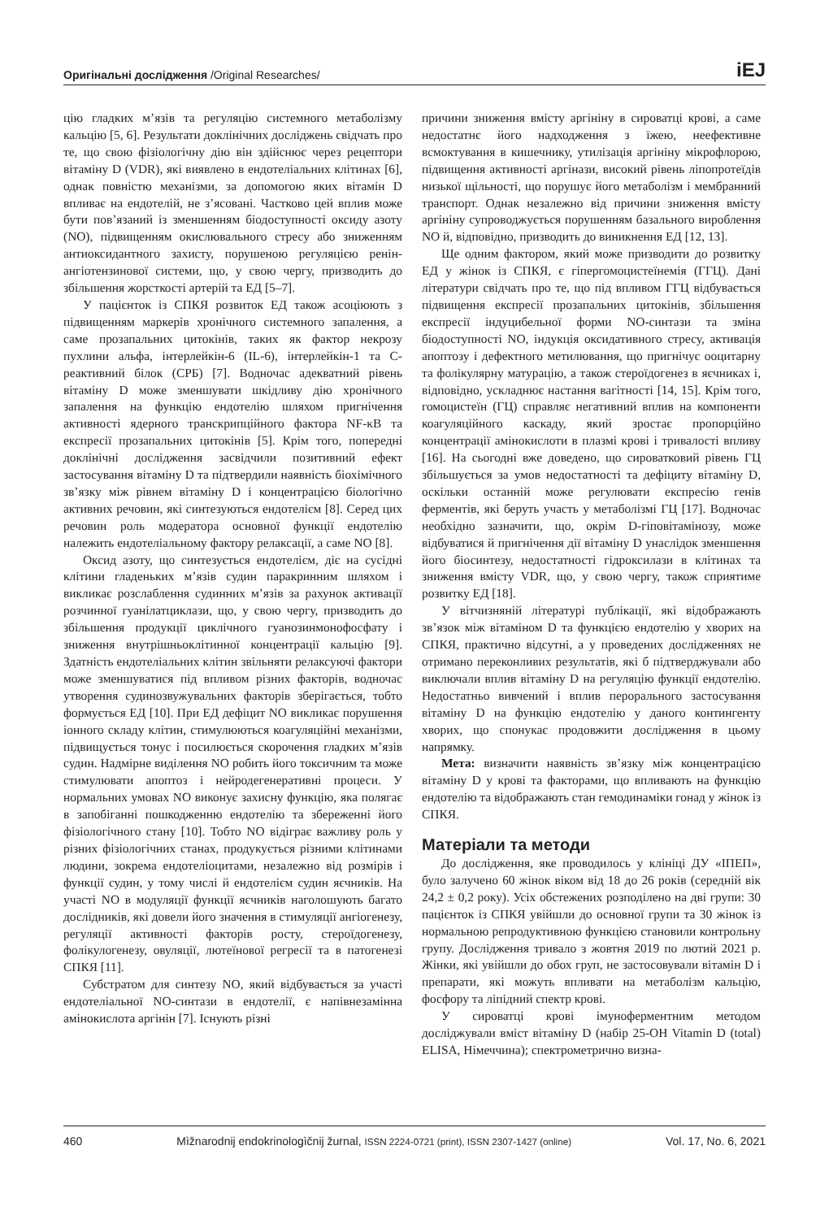Оригінальні дослідження /Original Researches/
iEJ
цію гладких м’язів та регуляцію системного метаболізму кальцію [5, 6]. Результати доклінічних досліджень свідчать про те, що свою фізіологічну дію він здійснює через рецептори вітаміну D (VDR), які виявлено в ендотеліальних клітинах [6], однак повністю механізми, за допомогою яких вітамін D впливає на ендотелій, не з’ясовані. Частково цей вплив може бути пов’язаний із зменшенням біодоступності оксиду азоту (NO), підвищенням окислювального стресу або зниженням антиоксидантного захисту, порушеною регуляцією ренін-ангіотензинової системи, що, у свою чергу, призводить до збільшення жорсткості артерій та ЕД [5–7].
У пацієнток із СПКЯ розвиток ЕД також асоціюють з підвищенням маркерів хронічного системного запалення, а саме прозапальних цитокінів, таких як фактор некрозу пухлини альфа, інтерлейкін-6 (IL-6), інтерлейкін-1 та С-реактивний білок (СРБ) [7]. Водночас адекватний рівень вітаміну D може зменшувати шкідливу дію хронічного запалення на функцію ендотелію шляхом пригнічення активності ядерного транскрипційного фактора NF-κB та експресії прозапальних цитокінів [5]. Крім того, попередні доклінічні дослідження засвідчили позитивний ефект застосування вітаміну D та підтвердили наявність біохімічного зв’язку між рівнем вітаміну D і концентрацією біологічно активних речовин, які синтезуються ендотелієм [8]. Серед цих речовин роль модератора основної функції ендотелію належить ендотеліальному фактору релаксації, а саме NO [8].
Оксид азоту, що синтезується ендотелієм, діє на сусідні клітини гладеньких м’язів судин паракринним шляхом і викликає розслаблення судинних м’язів за рахунок активації розчинної гуанілатциклази, що, у свою чергу, призводить до збільшення продукції циклічного гуанозинмонофосфату і зниження внутрішньоклітинної концентрації кальцію [9]. Здатність ендотеліальних клітин звільняти релаксуючі фактори може зменшуватися під впливом різних факторів, водночас утворення судинозвужувальних факторів зберігається, тобто формується ЕД [10]. При ЕД дефіцит NO викликає порушення іонного складу клітин, стимулюються коагуляційні механізми, підвищується тонус і посилюється скорочення гладких м’язів судин. Надмірне виділення NO робить його токсичним та може стимулювати апоптоз і нейродегенеративні процеси. У нормальних умовах NO виконує захисну функцію, яка полягає в запобіганні пошкодженню ендотелію та збереженні його фізіологічного стану [10]. Тобто NO відіграє важливу роль у різних фізіологічних станах, продукується різними клітинами людини, зокрема ендотеліоцитами, незалежно від розмірів і функції судин, у тому числі й ендотелієм судин яєчників. На участі NO в модуляції функції яєчників наголошують багато дослідників, які довели його значення в стимуляції ангіогенезу, регуляції активності факторів росту, стероїдогенезу, фолікулогенезу, овуляції, лютеїнової регресії та в патогенезі СПКЯ [11].
Субстратом для синтезу NO, який відбувається за участі ендотеліальної NO-синтази в ендотелії, є напівнезамінна амінокислота аргінін [7]. Існують різні
причини зниження вмісту аргініну в сироватці крові, а саме недостатнє його надходження з їжею, неефективне всмоктування в кишечнику, утилізація аргініну мікрофлорою, підвищення активності аргінази, високий рівень ліпопротеїдів низької щільності, що порушує його метаболізм і мембранний транспорт. Однак незалежно від причини зниження вмісту аргініну супроводжується порушенням базального вироблення NO й, відповідно, призводить до виникнення ЕД [12, 13].
Ще одним фактором, який може призводити до розвитку ЕД у жінок із СПКЯ, є гіпергомоцистеїнемія (ГГЦ). Дані літератури свідчать про те, що під впливом ГГЦ відбувається підвищення експресії прозапальних цитокінів, збільшення експресії індуцибельної форми NO-синтази та зміна біодоступності NO, індукція оксидативного стресу, активація апоптозу і дефектного метилювання, що пригнічує ооцитарну та фолікулярну матурацію, а також стероїдогенез в яєчниках і, відповідно, ускладнює настання вагітності [14, 15]. Крім того, гомоцистеїн (ГЦ) справляє негативний вплив на компоненти коагуляційного каскаду, який зростає пропорційно концентрації амінокислоти в плазмі крові і тривалості впливу [16]. На сьогодні вже доведено, що сироватковий рівень ГЦ збільшується за умов недостатності та дефіциту вітаміну D, оскільки останній може регулювати експресію генів ферментів, які беруть участь у метаболізмі ГЦ [17]. Водночас необхідно зазначити, що, окрім D-гіповітамінозу, може відбуватися й пригнічення дії вітаміну D унаслідок зменшення його біосинтезу, недостатності гідроксилази в клітинах та зниження вмісту VDR, що, у свою чергу, також сприятиме розвитку ЕД [18].
У вітчизняній літературі публікації, які відображають зв’язок між вітаміном D та функцією ендотелію у хворих на СПКЯ, практично відсутні, а у проведених дослідженнях не отримано переконливих результатів, які б підтверджували або виключали вплив вітаміну D на регуляцію функції ендотелію. Недостатньо вивчений і вплив перорального застосування вітаміну D на функцію ендотелію у даного контингенту хворих, що спонукає продовжити дослідження в цьому напрямку.
Мета: визначити наявність зв’язку між концентрацією вітаміну D у крові та факторами, що впливають на функцію ендотелію та відображають стан гемодинаміки гонад у жінок із СПКЯ.
Матеріали та методи
До дослідження, яке проводилось у клініці ДУ «ІПЕП», було залучено 60 жінок віком від 18 до 26 років (середній вік 24,2 ± 0,2 року). Усіх обстежених розподілено на дві групи: 30 пацієнток із СПКЯ увійшли до основної групи та 30 жінок із нормальною репродуктивною функцією становили контрольну групу. Дослідження тривало з жовтня 2019 по лютий 2021 р. Жінки, які увійшли до обох груп, не застосовували вітамін D і препарати, які можуть впливати на метаболізм кальцію, фосфору та ліпідний спектр крові.
У сироватці крові імуноферментним методом досліджували вміст вітаміну D (набір 25-OH Vitamin D (total) ELISA, Німеччина); спектрометрично визна-
460 Mìžnarodnij endokrinologìčnij žurnal, ISSN 2224-0721 (print), ISSN 2307-1427 (online) Vol. 17, No. 6, 2021